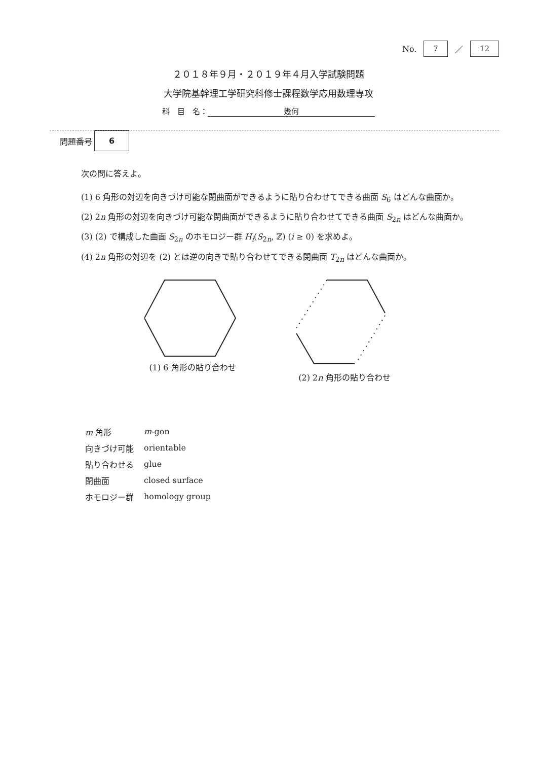No. 7 ／ 12
２０１８年９月・２０１９年４月入学試験問題
大学院基幹理工学研究科修士課程数学応用数理専攻
科　目　名： 幾何
問題番号 6
次の問に答えよ。
(1) 6 角形の対辺を向きづけ可能な閉曲面ができるように貼り合わせてできる曲面 S<sub>6</sub> はどんな曲面か。
(2) 2n 角形の対辺を向きづけ可能な閉曲面ができるように貼り合わせてできる曲面 S<sub>2n</sub> はどんな曲面か。
(3) (2) で構成した曲面 S<sub>2n</sub> のホモロジー群 H<sub>i</sub>(S<sub>2n</sub>, ℤ) (i ≥ 0) を求めよ。
(4) 2n 角形の対辺を (2) とは逆の向きで貼り合わせてできる閉曲面 T<sub>2n</sub> はどんな曲面か。
(1) 6 角形の貼り合わせ (2) 2n 角形の貼り合わせ
| m 角形 | m -gon |
| 向きづけ可能 | orientable |
| 貼り合わせる | glue |
| 閉曲面 | closed surface |
| ホモロジー群 | homology group |